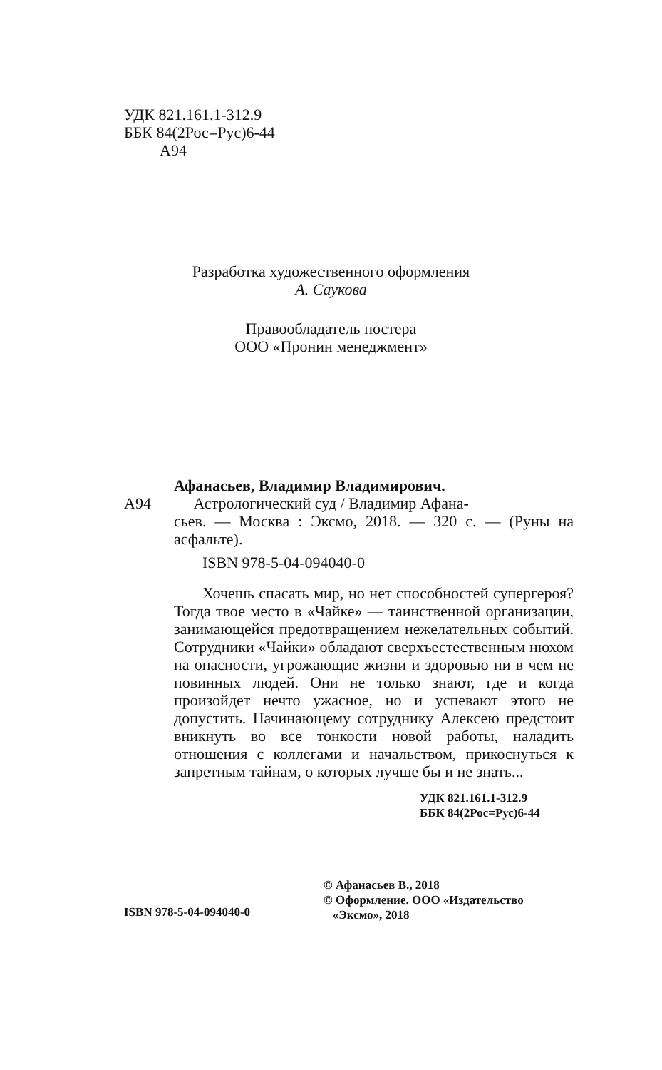УДК 821.161.1-312.9
ББК 84(2Рос=Рус)6-44
А94
Разработка художественного оформления
А. Саукова
Правообладатель постера
ООО «Пронин менеджмент»
Афанасьев, Владимир Владимирович.
А94 Астрологический суд / Владимир Афана-
сьев. — Москва : Эксмо, 2018. — 320 с. — (Руны на асфальте).
ISBN 978-5-04-094040-0
Хочешь спасать мир, но нет способностей супергероя? Тогда твое место в «Чайке» — таинственной организации, занимающейся предотвращением нежелательных событий. Сотрудники «Чайки» обладают сверхъестественным нюхом на опасности, угрожающие жизни и здоровью ни в чем не повинных людей. Они не только знают, где и когда произойдет нечто ужасное, но и успевают этого не допустить. Начинающему сотруднику Алексею предстоит вникнуть во все тонкости новой работы, наладить отношения с коллегами и начальством, прикоснуться к запретным тайнам, о которых лучше бы и не знать...
УДК 821.161.1-312.9
ББК 84(2Рос=Рус)6-44
© Афанасьев В., 2018
© Оформление. ООО «Издательство
«Эксмо», 2018
ISBN 978-5-04-094040-0